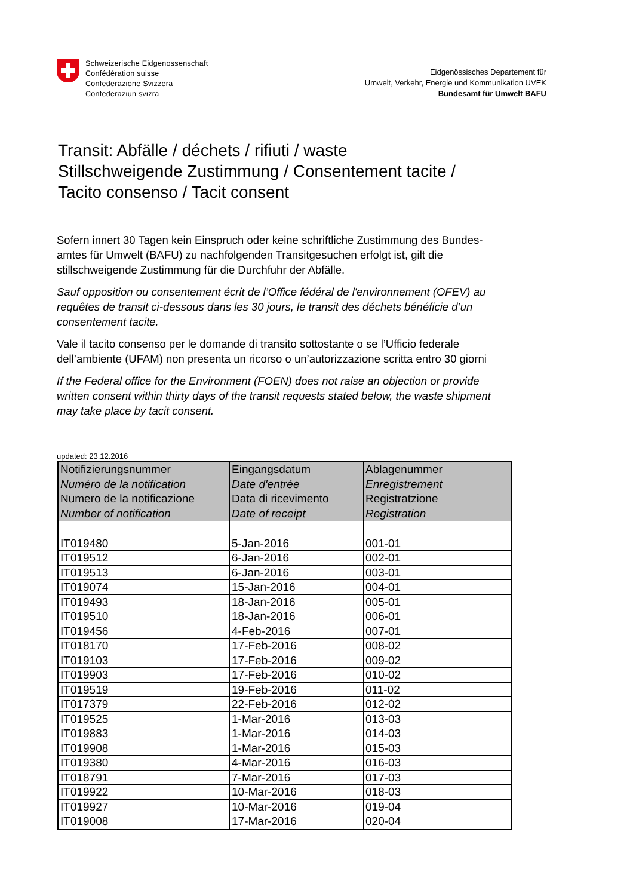Schweizerische Eidgenossenschaft
Confédération suisse
Confederazione Svizzera
Confederaziun svizra
Eidgenössisches Departement für
Umwelt, Verkehr, Energie und Kommunikation UVEK
Bundesamt für Umwelt BAFU
Transit: Abfälle / déchets / rifiuti / waste
Stillschweigende Zustimmung / Consentement tacite /
Tacito consenso / Tacit consent
Sofern innert 30 Tagen kein Einspruch oder keine schriftliche Zustimmung des Bundes-
amtes für Umwelt (BAFU) zu nachfolgenden Transitgesuchen erfolgt ist, gilt die
stillschweigende Zustimmung für die Durchfuhr der Abfälle.
Sauf opposition ou consentement écrit de l’Office fédéral de l'environnement (OFEV) au
requêtes de transit ci-dessous dans les 30 jours, le transit des déchets bénéficie d’un
consentement tacite.
Vale il tacito consenso per le domande di transito sottostante o se l’Ufficio federale
dell’ambiente (UFAM) non presenta un ricorso o un’autorizzazione scritta entro 30 giorni
If the Federal office for the Environment (FOEN) does not raise an objection or provide
written consent within thirty days of the transit requests stated below, the waste shipment
may take place by tacit consent.
updated: 23.12.2016
| Notifizierungsnummer Numéro de la notification Numero de la notificazione Number of notification | Eingangsdatum Date d'entrée Data di ricevimento Date of receipt | Ablagenummer Enregistrement Registratzione Registration |
| --- | --- | --- |
| IT019480 | 5-Jan-2016 | 001-01 |
| IT019512 | 6-Jan-2016 | 002-01 |
| IT019513 | 6-Jan-2016 | 003-01 |
| IT019074 | 15-Jan-2016 | 004-01 |
| IT019493 | 18-Jan-2016 | 005-01 |
| IT019510 | 18-Jan-2016 | 006-01 |
| IT019456 | 4-Feb-2016 | 007-01 |
| IT018170 | 17-Feb-2016 | 008-02 |
| IT019103 | 17-Feb-2016 | 009-02 |
| IT019903 | 17-Feb-2016 | 010-02 |
| IT019519 | 19-Feb-2016 | 011-02 |
| IT017379 | 22-Feb-2016 | 012-02 |
| IT019525 | 1-Mar-2016 | 013-03 |
| IT019883 | 1-Mar-2016 | 014-03 |
| IT019908 | 1-Mar-2016 | 015-03 |
| IT019380 | 4-Mar-2016 | 016-03 |
| IT018791 | 7-Mar-2016 | 017-03 |
| IT019922 | 10-Mar-2016 | 018-03 |
| IT019927 | 10-Mar-2016 | 019-04 |
| IT019008 | 17-Mar-2016 | 020-04 |